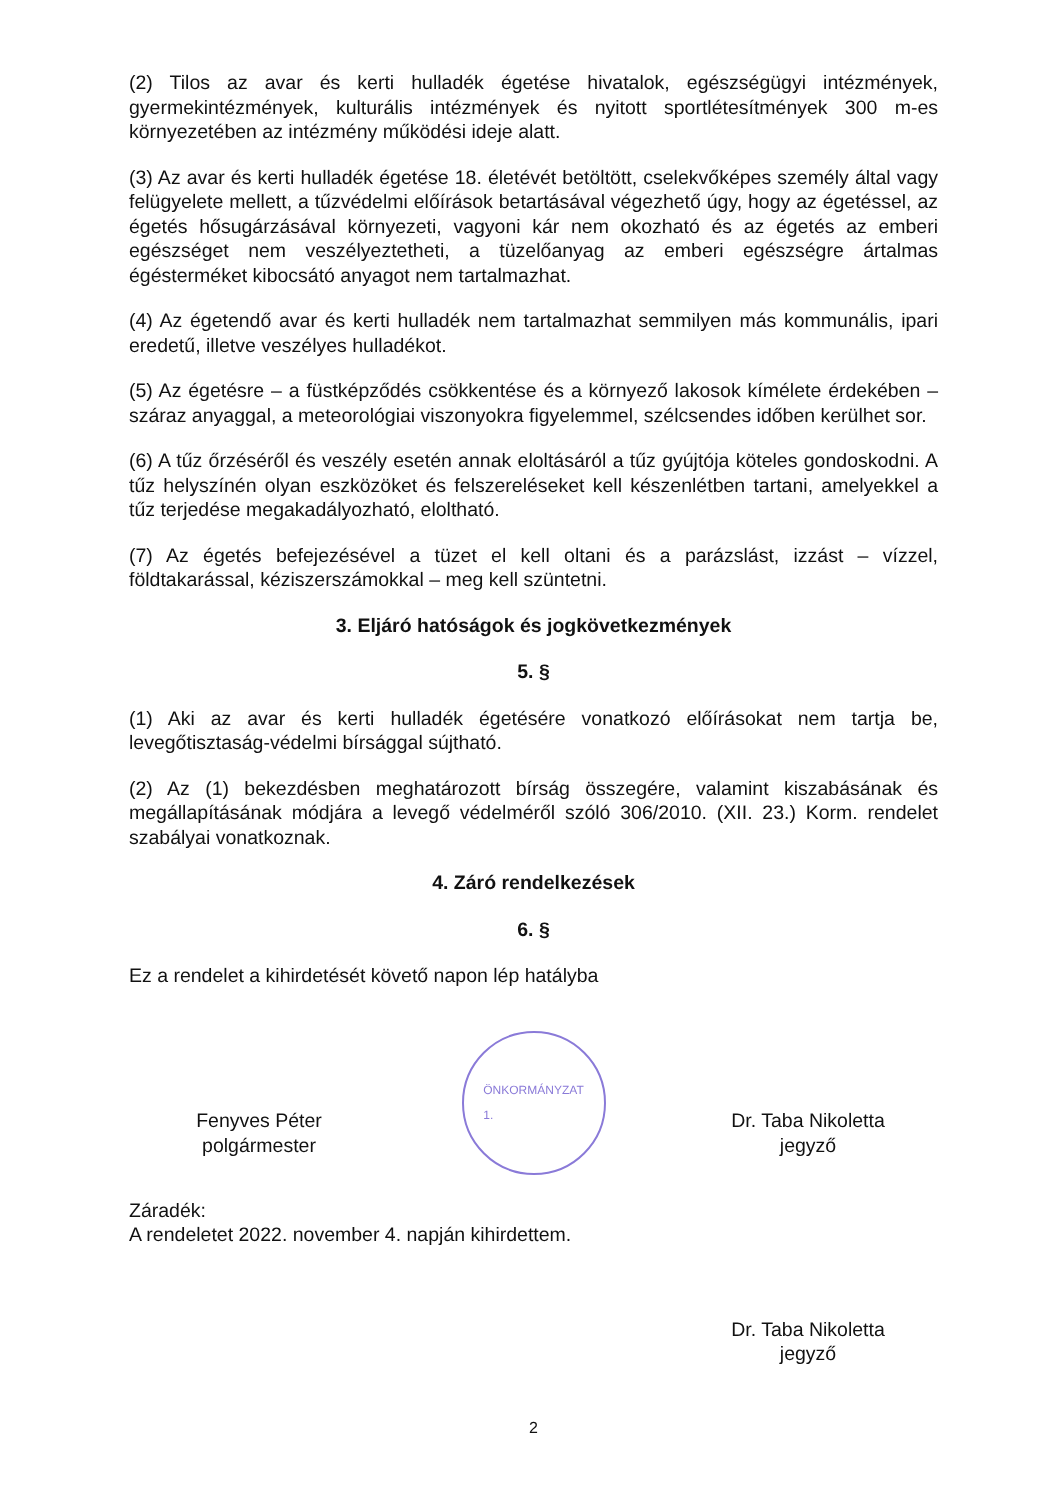(2) Tilos az avar és kerti hulladék égetése hivatalok, egészségügyi intézmények, gyermekintézmények, kulturális intézmények és nyitott sportlétesítmények 300 m-es környezetében az intézmény működési ideje alatt.
(3) Az avar és kerti hulladék égetése 18. életévét betöltött, cselekvőképes személy által vagy felügyelete mellett, a tűzvédelmi előírások betartásával végezhető úgy, hogy az égetéssel, az égetés hősugárzásával környezeti, vagyoni kár nem okozható és az égetés az emberi egészséget nem veszélyeztetheti, a tüzelőanyag az emberi egészségre ártalmas égésterméket kibocsátó anyagot nem tartalmazhat.
(4) Az égetendő avar és kerti hulladék nem tartalmazhat semmilyen más kommunális, ipari eredetű, illetve veszélyes hulladékot.
(5) Az égetésre – a füstképződés csökkentése és a környező lakosok kímélete érdekében – száraz anyaggal, a meteorológiai viszonyokra figyelemmel, szélcsendes időben kerülhet sor.
(6) A tűz őrzéséről és veszély esetén annak eloltásáról a tűz gyújtója köteles gondoskodni. A tűz helyszínén olyan eszközöket és felszereléseket kell készenlétben tartani, amelyekkel a tűz terjedése megakadályozható, eloltható.
(7) Az égetés befejezésével a tüzet el kell oltani és a parázslást, izzást – vízzel, földtakarással, kéziszerszámokkal – meg kell szüntetni.
3. Eljáró hatóságok és jogkövetkezmények
5. §
(1) Aki az avar és kerti hulladék égetésére vonatkozó előírásokat nem tartja be, levegőtisztaság-védelmi bírsággal sújtható.
(2) Az (1) bekezdésben meghatározott bírság összegére, valamint kiszabásának és megállapításának módjára a levegő védelméről szóló 306/2010. (XII. 23.) Korm. rendelet szabályai vonatkoznak.
4. Záró rendelkezések
6. §
Ez a rendelet a kihirdetését követő napon lép hatályba
Fenyves Péter
polgármester
ÖNKORMÁNYZAT
1.
Dr. Taba Nikoletta
jegyző
Záradék:
A rendeletet 2022. november 4. napján kihirdettem.
Dr. Taba Nikoletta
jegyző
2